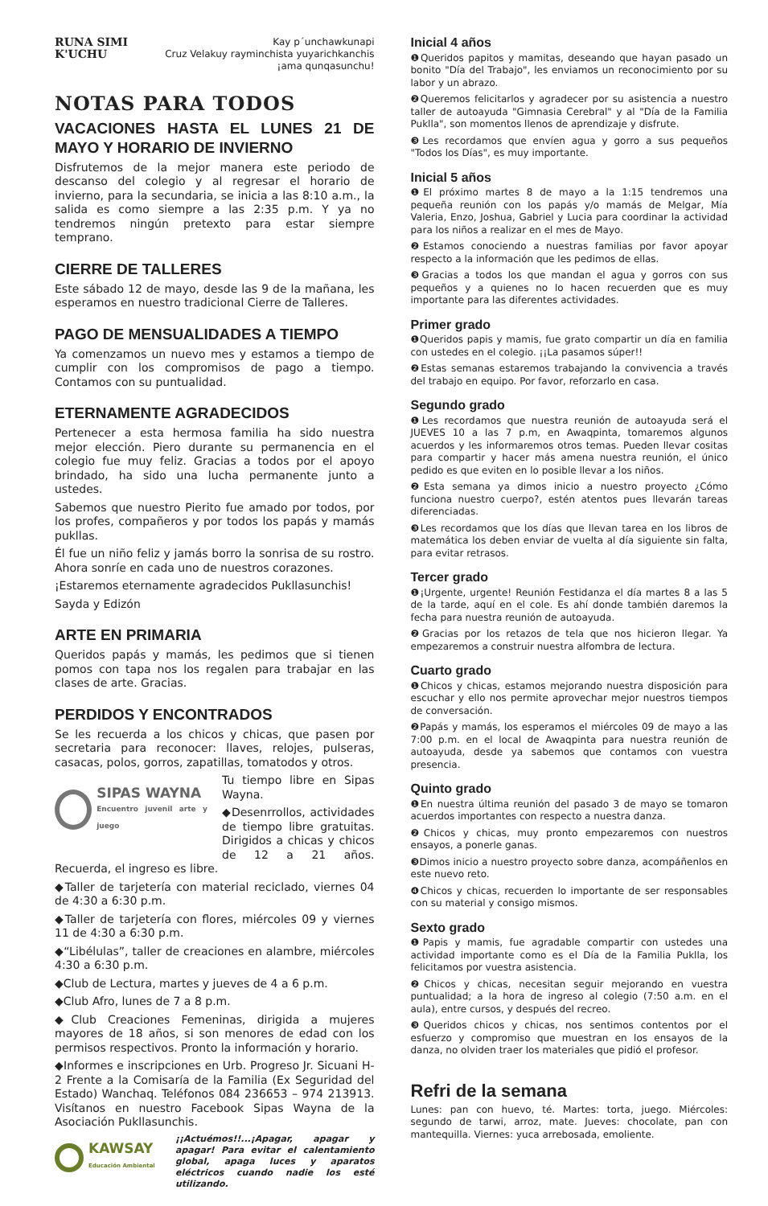RUNA SIMI
K'UCHU
Kay p´unchawkunapi
Cruz Velakuy rayminchista yuyarichkanchis
¡ama qunqasunchu!
NOTAS PARA TODOS
VACACIONES HASTA EL LUNES 21 DE MAYO Y HORARIO DE INVIERNO
Disfrutemos de la mejor manera este periodo de descanso del colegio y al regresar el horario de invierno, para la secundaria, se inicia a las 8:10 a.m., la salida es como siempre a las 2:35 p.m. Y ya no tendremos ningún pretexto para estar siempre temprano.
CIERRE DE TALLERES
Este sábado 12 de mayo, desde las 9 de la mañana, les esperamos en nuestro tradicional Cierre de Talleres.
PAGO DE MENSUALIDADES A TIEMPO
Ya comenzamos un nuevo mes y estamos a tiempo de cumplir con los compromisos de pago a tiempo. Contamos con su puntualidad.
ETERNAMENTE AGRADECIDOS
Pertenecer a esta hermosa familia ha sido nuestra mejor elección. Piero durante su permanencia en el colegio fue muy feliz. Gracias a todos por el apoyo brindado, ha sido una lucha permanente junto a ustedes.
Sabemos que nuestro Pierito fue amado por todos, por los profes, compañeros y por todos los papás y mamás pukllas.
Él fue un niño feliz y jamás borro la sonrisa de su rostro. Ahora sonríe en cada uno de nuestros corazones.
¡Estaremos eternamente agradecidos Pukllasunchis!
Sayda y Edizón
ARTE EN PRIMARIA
Queridos papás y mamás, les pedimos que si tienen pomos con tapa nos los regalen para trabajar en las clases de arte. Gracias.
PERDIDOS Y ENCONTRADOS
Se les recuerda a los chicos y chicas, que pasen por secretaria para reconocer: llaves, relojes, pulseras, casacas, polos, gorros, zapatillas, tomatodos y otros.
SIPAS WAYNA
Encuentro juvenil arte y juego
Tu tiempo libre en Sipas Wayna.
◆Desenrrollos, actividades de tiempo libre gratuitas. Dirigidos a chicas y chicos de 12 a 21 años. Recuerda, el ingreso es libre.
◆Taller de tarjetería con material reciclado, viernes 04 de 4:30 a 6:30 p.m.
◆Taller de tarjetería con flores, miércoles 09 y viernes 11 de 4:30 a 6:30 p.m.
◆“Libélulas”, taller de creaciones en alambre, miércoles 4:30 a 6:30 p.m.
◆Club de Lectura, martes y jueves de 4 a 6 p.m.
◆Club Afro, lunes de 7 a 8 p.m.
◆Club Creaciones Femeninas, dirigida a mujeres mayores de 18 años, si son menores de edad con los permisos respectivos. Pronto la información y horario.
◆Informes e inscripciones en Urb. Progreso Jr. Sicuani H-2 Frente a la Comisaría de la Familia (Ex Seguridad del Estado) Wanchaq. Teléfonos 084 236653 – 974 213913. Visítanos en nuestro Facebook Sipas Wayna de la Asociación Pukllasunchis.
KAWSAY
Educación Ambiental
¡¡Actuémos!!...¡Apagar, apagar y apagar! Para evitar el calentamiento global, apaga luces y aparatos eléctricos cuando nadie los esté utilizando.
Inicial 4 años
❶Queridos papitos y mamitas, deseando que hayan pasado un bonito "Día del Trabajo", les enviamos un reconocimiento por su labor y un abrazo.
❷Queremos felicitarlos y agradecer por su asistencia a nuestro taller de autoayuda "Gimnasia Cerebral" y al "Día de la Familia Puklla", son momentos llenos de aprendizaje y disfrute.
❸Les recordamos que envíen agua y gorro a sus pequeños "Todos los Días", es muy importante.
Inicial 5 años
❶El próximo martes 8 de mayo a la 1:15 tendremos una pequeña reunión con los papás y/o mamás de Melgar, Mía Valeria, Enzo, Joshua, Gabriel y Lucia para coordinar la actividad para los niños a realizar en el mes de Mayo.
❷Estamos conociendo a nuestras familias por favor apoyar respecto a la información que les pedimos de ellas.
❸Gracias a todos los que mandan el agua y gorros con sus pequeños y a quienes no lo hacen recuerden que es muy importante para las diferentes actividades.
Primer grado
❶Queridos papis y mamis, fue grato compartir un día en familia con ustedes en el colegio. ¡¡La pasamos súper!!
❷Estas semanas estaremos trabajando la convivencia a través del trabajo en equipo. Por favor, reforzarlo en casa.
Segundo grado
❶Les recordamos que nuestra reunión de autoayuda será el JUEVES 10 a las 7 p.m, en Awaqpinta, tomaremos algunos acuerdos y les informaremos otros temas. Pueden llevar cositas para compartir y hacer más amena nuestra reunión, el único pedido es que eviten en lo posible llevar a los niños.
❷Esta semana ya dimos inicio a nuestro proyecto ¿Cómo funciona nuestro cuerpo?, estén atentos pues llevarán tareas diferenciadas.
❸Les recordamos que los días que llevan tarea en los libros de matemática los deben enviar de vuelta al día siguiente sin falta, para evitar retrasos.
Tercer grado
❶¡Urgente, urgente! Reunión Festidanza el día martes 8 a las 5 de la tarde, aquí en el cole. Es ahí donde también daremos la fecha para nuestra reunión de autoayuda.
❷Gracias por los retazos de tela que nos hicieron llegar. Ya empezaremos a construir nuestra alfombra de lectura.
Cuarto grado
❶Chicos y chicas, estamos mejorando nuestra disposición para escuchar y ello nos permite aprovechar mejor nuestros tiempos de conversación.
❷Papás y mamás, los esperamos el miércoles 09 de mayo a las 7:00 p.m. en el local de Awaqpinta para nuestra reunión de autoayuda, desde ya sabemos que contamos con vuestra presencia.
Quinto grado
❶En nuestra última reunión del pasado 3 de mayo se tomaron acuerdos importantes con respecto a nuestra danza.
❷Chicos y chicas, muy pronto empezaremos con nuestros ensayos, a ponerle ganas.
❸Dimos inicio a nuestro proyecto sobre danza, acompáñenlos en este nuevo reto.
❹Chicos y chicas, recuerden lo importante de ser responsables con su material y consigo mismos.
Sexto grado
❶Papis y mamis, fue agradable compartir con ustedes una actividad importante como es el Día de la Familia Puklla, los felicitamos por vuestra asistencia.
❷Chicos y chicas, necesitan seguir mejorando en vuestra puntualidad; a la hora de ingreso al colegio (7:50 a.m. en el aula), entre cursos, y después del recreo.
❸Queridos chicos y chicas, nos sentimos contentos por el esfuerzo y compromiso que muestran en los ensayos de la danza, no olviden traer los materiales que pidió el profesor.
Refri de la semana
Lunes: pan con huevo, té. Martes: torta, juego. Miércoles: segundo de tarwi, arroz, mate. Jueves: chocolate, pan con mantequilla. Viernes: yuca arrebosada, emoliente.